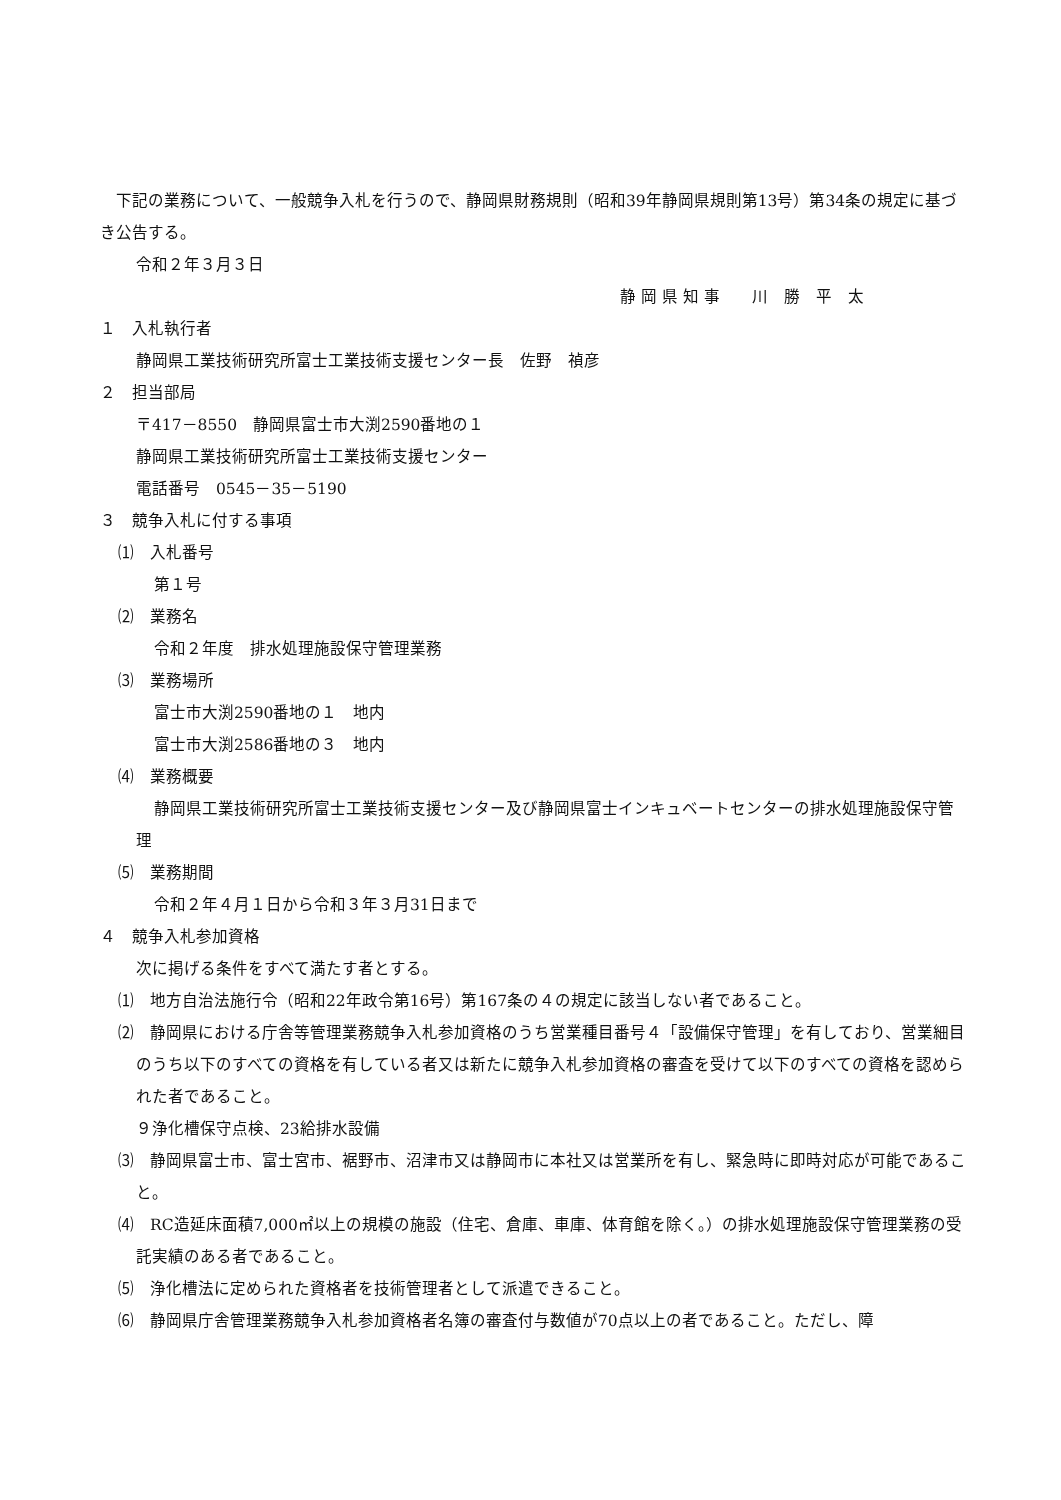下記の業務について、一般競争入札を行うので、静岡県財務規則（昭和39年静岡県規則第13号）第34条の規定に基づき公告する。
令和２年３月３日
静 岡 県 知 事　　川　勝　平　太
１　入札執行者
静岡県工業技術研究所富士工業技術支援センター長　佐野　禎彦
２　担当部局
〒417－8550　静岡県富士市大渕2590番地の１
静岡県工業技術研究所富士工業技術支援センター
電話番号　0545－35－5190
３　競争入札に付する事項
⑴　入札番号
第１号
⑵　業務名
令和２年度　排水処理施設保守管理業務
⑶　業務場所
富士市大渕2590番地の１　地内
富士市大渕2586番地の３　地内
⑷　業務概要
静岡県工業技術研究所富士工業技術支援センター及び静岡県富士インキュベートセンターの排水処理施設保守管理
⑸　業務期間
令和２年４月１日から令和３年３月31日まで
４　競争入札参加資格
次に掲げる条件をすべて満たす者とする。
⑴　地方自治法施行令（昭和22年政令第16号）第167条の４の規定に該当しない者であること。
⑵　静岡県における庁舎等管理業務競争入札参加資格のうち営業種目番号４「設備保守管理」を有しており、営業細目のうち以下のすべての資格を有している者又は新たに競争入札参加資格の審査を受けて以下のすべての資格を認められた者であること。
９浄化槽保守点検、23給排水設備
⑶　静岡県富士市、富士宮市、裾野市、沼津市又は静岡市に本社又は営業所を有し、緊急時に即時対応が可能であること。
⑷　RC造延床面積7,000㎡以上の規模の施設（住宅、倉庫、車庫、体育館を除く。）の排水処理施設保守管理業務の受託実績のある者であること。
⑸　浄化槽法に定められた資格者を技術管理者として派遣できること。
⑹　静岡県庁舎管理業務競争入札参加資格者名簿の審査付与数値が70点以上の者であること。ただし、障